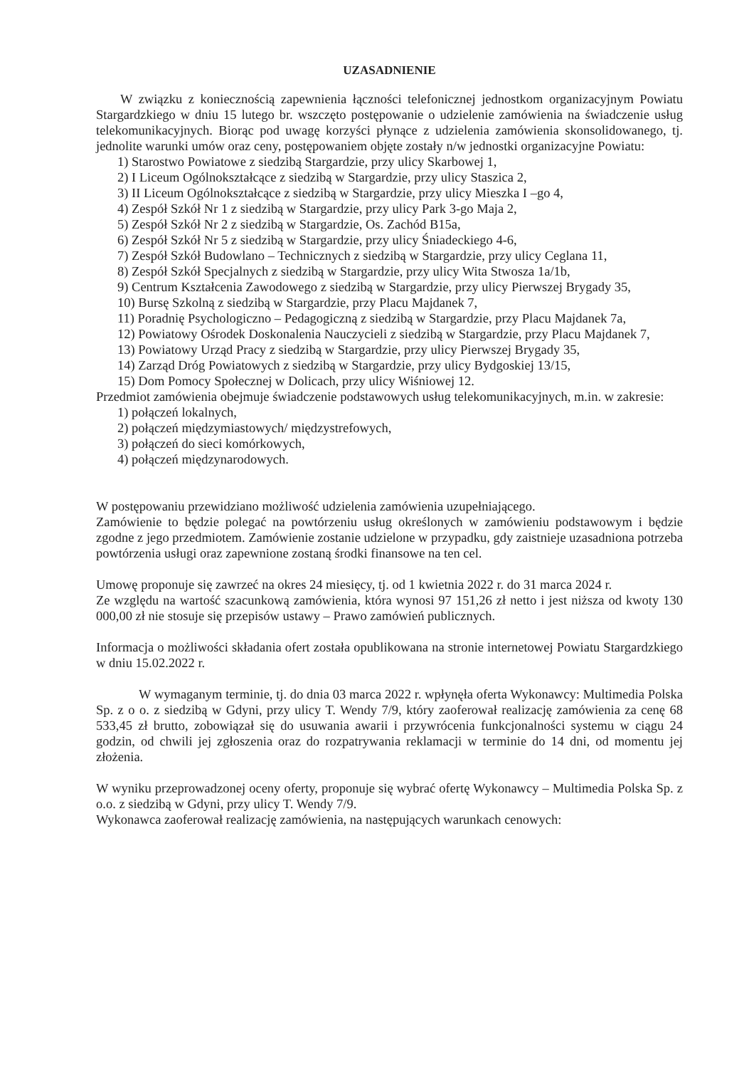UZASADNIENIE
W związku z koniecznością zapewnienia łączności telefonicznej jednostkom organizacyjnym Powiatu Stargardzkiego w dniu 15 lutego br. wszczęto postępowanie o udzielenie zamówienia na świadczenie usług telekomunikacyjnych. Biorąc pod uwagę korzyści płynące z udzielenia zamówienia skonsolidowanego, tj. jednolite warunki umów oraz ceny, postępowaniem objęte zostały n/w jednostki organizacyjne Powiatu:
1) Starostwo Powiatowe z siedzibą Stargardzie, przy ulicy Skarbowej 1,
2) I Liceum Ogólnokształcące z siedzibą w Stargardzie, przy ulicy Staszica 2,
3) II Liceum Ogólnokształcące z siedzibą w Stargardzie, przy ulicy Mieszka I –go 4,
4) Zespół Szkół Nr 1 z siedzibą w Stargardzie, przy ulicy Park 3-go Maja 2,
5) Zespół Szkół Nr 2 z siedzibą w Stargardzie, Os. Zachód B15a,
6) Zespół Szkół Nr 5 z siedzibą w Stargardzie, przy ulicy Śniadeckiego 4-6,
7) Zespół Szkół Budowlano – Technicznych z siedzibą w Stargardzie, przy ulicy Ceglana 11,
8) Zespół Szkół Specjalnych z siedzibą w Stargardzie, przy ulicy Wita Stwosza 1a/1b,
9) Centrum Kształcenia Zawodowego z siedzibą w Stargardzie, przy ulicy Pierwszej Brygady 35,
10) Bursę Szkolną z siedzibą w Stargardzie, przy Placu Majdanek 7,
11) Poradnię Psychologiczno – Pedagogiczną z siedzibą w Stargardzie, przy Placu Majdanek 7a,
12) Powiatowy Ośrodek Doskonalenia Nauczycieli z siedzibą w Stargardzie, przy Placu Majdanek 7,
13) Powiatowy Urząd Pracy z siedzibą w Stargardzie, przy ulicy Pierwszej Brygady 35,
14) Zarząd Dróg Powiatowych z siedzibą w Stargardzie, przy ulicy Bydgoskiej 13/15,
15) Dom Pomocy Społecznej w Dolicach, przy ulicy Wiśniowej 12.
Przedmiot zamówienia obejmuje świadczenie podstawowych usług telekomunikacyjnych, m.in. w zakresie:
1) połączeń lokalnych,
2) połączeń międzymiastowych/ międzystrefowych,
3) połączeń do sieci komórkowych,
4) połączeń międzynarodowych.
W postępowaniu przewidziano możliwość udzielenia zamówienia uzupełniającego.
Zamówienie to będzie polegać na powtórzeniu usług określonych w zamówieniu podstawowym i będzie zgodne z jego przedmiotem. Zamówienie zostanie udzielone w przypadku, gdy zaistnieje uzasadniona potrzeba powtórzenia usługi oraz zapewnione zostaną środki finansowe na ten cel.
Umowę proponuje się zawrzeć na okres 24 miesięcy, tj. od 1 kwietnia 2022 r. do 31 marca 2024 r.
Ze względu na wartość szacunkową zamówienia, która wynosi 97 151,26 zł netto i jest niższa od kwoty 130 000,00 zł nie stosuje się przepisów ustawy – Prawo zamówień publicznych.
Informacja o możliwości składania ofert została opublikowana na stronie internetowej Powiatu Stargardzkiego w dniu 15.02.2022 r.
W wymaganym terminie, tj. do dnia 03 marca 2022 r. wpłynęła oferta Wykonawcy: Multimedia Polska Sp. z o o. z siedzibą w Gdyni, przy ulicy T. Wendy 7/9, który zaoferował realizację zamówienia za cenę 68 533,45 zł brutto, zobowiązał się do usuwania awarii i przywrócenia funkcjonalności systemu w ciągu 24 godzin, od chwili jej zgłoszenia oraz do rozpatrywania reklamacji w terminie do 14 dni, od momentu jej złożenia.
W wyniku przeprowadzonej oceny oferty, proponuje się wybrać ofertę Wykonawcy – Multimedia Polska Sp. z o.o. z siedzibą w Gdyni, przy ulicy T. Wendy 7/9.
Wykonawca zaoferował realizację zamówienia, na następujących warunkach cenowych: